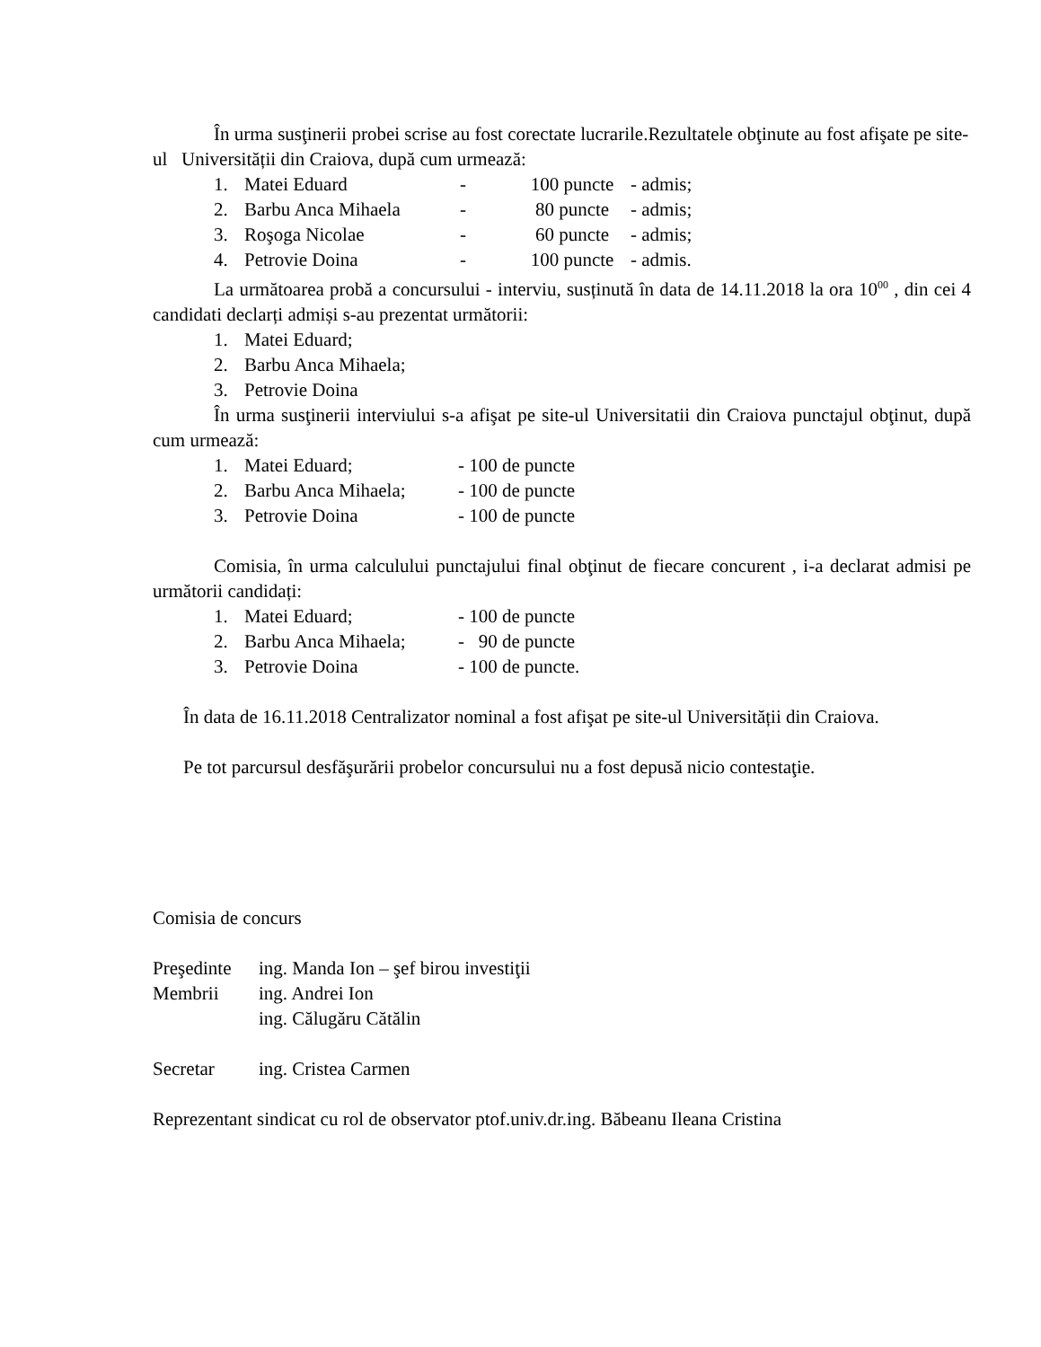În urma susţinerii probei scrise au fost corectate lucrarile.Rezultatele obţinute au fost afişate pe site-ul Universității din Craiova, după cum urmează:
1. Matei Eduard - 100 puncte - admis;
2. Barbu Anca Mihaela - 80 puncte - admis;
3. Roşoga Nicolae - 60 puncte - admis;
4. Petrovie Doina - 100 puncte - admis.
La următoarea probă a concursului - interviu, susținută în data de 14.11.2018 la ora 10<sup>00</sup> , din cei 4 candidati declarți admiși s-au prezentat următorii:
1. Matei Eduard;
2. Barbu Anca Mihaela;
3. Petrovie Doina
În urma susţinerii interviului s-a afişat pe site-ul Universitatii din Craiova punctajul obţinut, după cum urmează:
1. Matei Eduard; - 100 de puncte
2. Barbu Anca Mihaela; - 100 de puncte
3. Petrovie Doina - 100 de puncte
Comisia, în urma calculului punctajului final obţinut de fiecare concurent , i-a declarat admisi pe următorii candidați:
1. Matei Eduard; - 100 de puncte
2. Barbu Anca Mihaela; - 90 de puncte
3. Petrovie Doina - 100 de puncte.
În data de 16.11.2018 Centralizator nominal a fost afişat pe site-ul Universității din Craiova.
Pe tot parcursul desfăşurării probelor concursului nu a fost depusă nicio contestaţie.
Comisia de concurs
Preşedinte ing. Manda Ion – şef birou investiţii
Membrii ing. Andrei Ion
ing. Călugăru Cătălin
Secretar ing. Cristea Carmen
Reprezentant sindicat cu rol de observator ptof.univ.dr.ing. Băbeanu Ileana Cristina